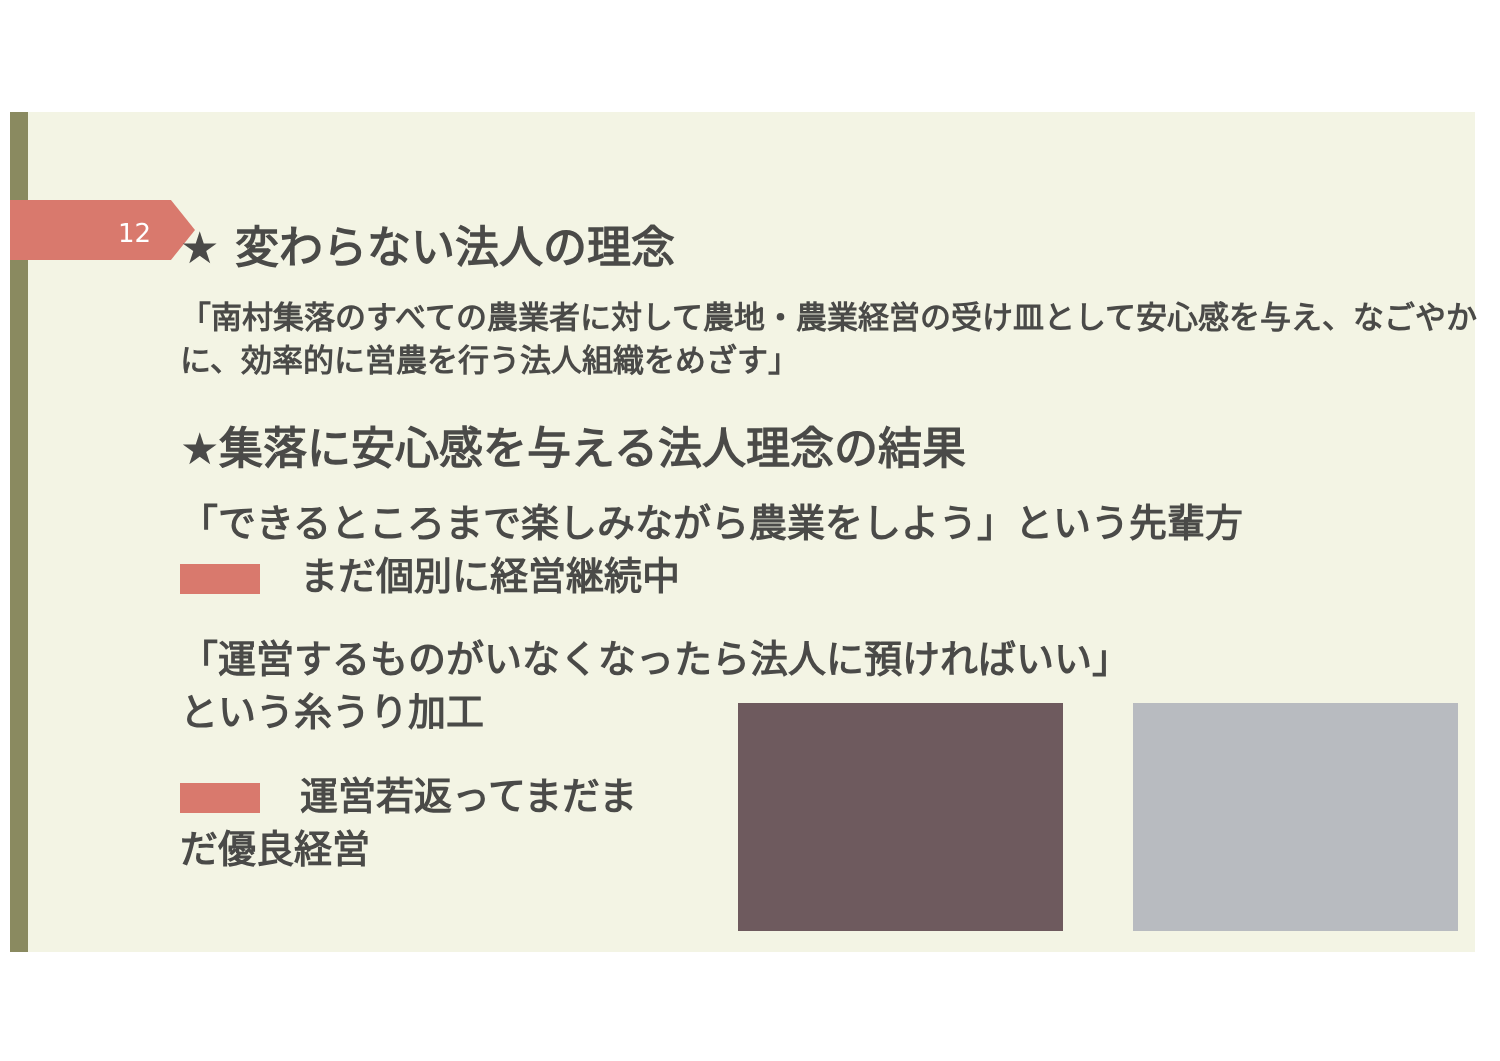12
★ 変わらない法人の理念
「南村集落のすべての農業者に対して農地・農業経営の受け皿として安心感を与え、なごやかに、効率的に営農を行う法人組織をめざす」
★集落に安心感を与える法人理念の結果
「できるところまで楽しみながら農業をしよう」という先輩方
まだ個別に経営継続中
「運営するものがいなくなったら法人に預ければいい」
という糸うり加工
運営若返ってまだま
だ優良経営